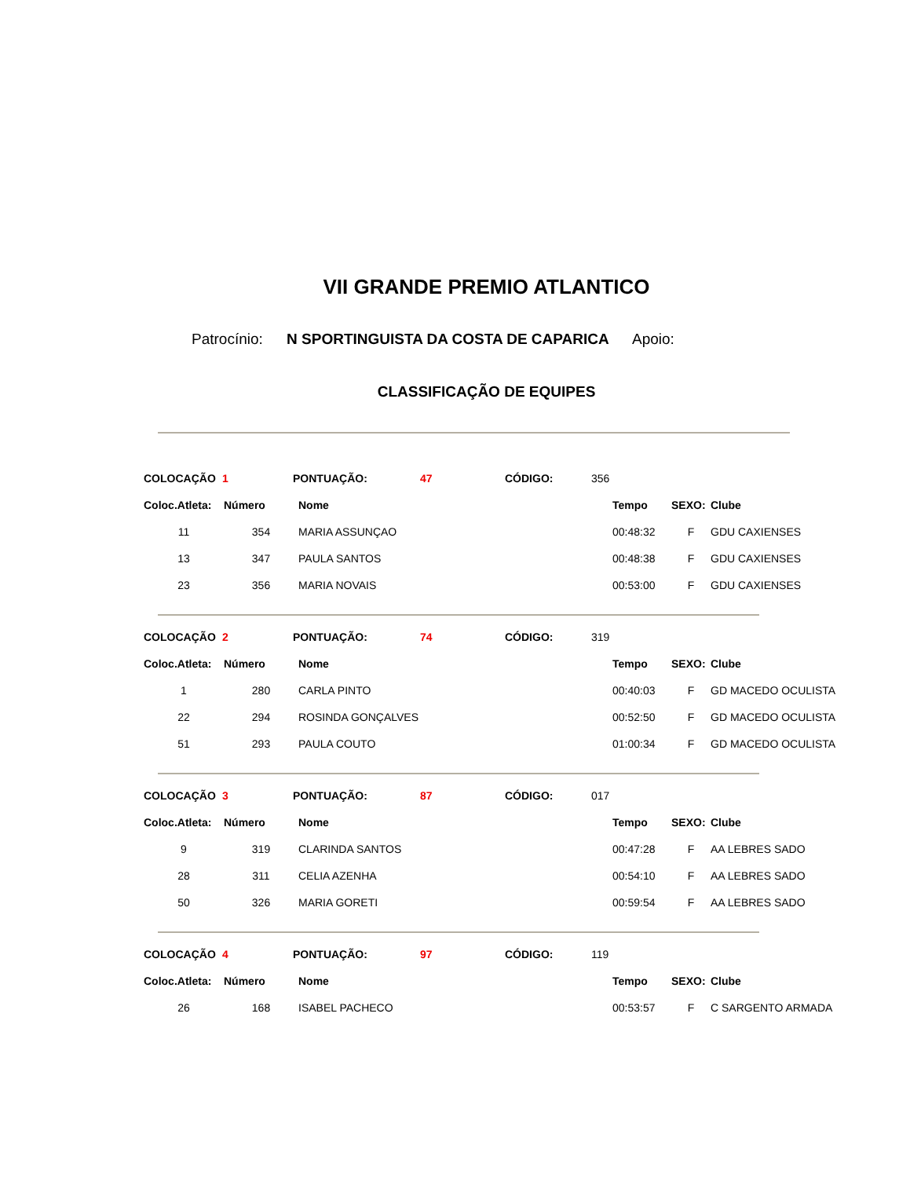VII GRANDE PREMIO ATLANTICO
Patrocínio: N SPORTINGUISTA DA COSTA DE CAPARICA Apoio:
CLASSIFICAÇÃO DE EQUIPES
| COLOCAÇÃO | 1 | PONTUAÇÃO: | 47 | CÓDIGO: | 356 |
| Coloc.Atleta: | Número | Nome | Tempo | SEXO: | Clube |
| --- | --- | --- | --- | --- | --- |
| 11 | 354 | MARIA ASSUNÇAO | 00:48:32 | F | GDU CAXIENSES |
| 13 | 347 | PAULA SANTOS | 00:48:38 | F | GDU CAXIENSES |
| 23 | 356 | MARIA NOVAIS | 00:53:00 | F | GDU CAXIENSES |
| COLOCAÇÃO | 2 | PONTUAÇÃO: | 74 | CÓDIGO: | 319 |
| Coloc.Atleta: | Número | Nome | Tempo | SEXO: | Clube |
| --- | --- | --- | --- | --- | --- |
| 1 | 280 | CARLA PINTO | 00:40:03 | F | GD MACEDO OCULISTA |
| 22 | 294 | ROSINDA GONÇALVES | 00:52:50 | F | GD MACEDO OCULISTA |
| 51 | 293 | PAULA COUTO | 01:00:34 | F | GD MACEDO OCULISTA |
| COLOCAÇÃO | 3 | PONTUAÇÃO: | 87 | CÓDIGO: | 017 |
| Coloc.Atleta: | Número | Nome | Tempo | SEXO: | Clube |
| --- | --- | --- | --- | --- | --- |
| 9 | 319 | CLARINDA SANTOS | 00:47:28 | F | AA LEBRES SADO |
| 28 | 311 | CELIA AZENHA | 00:54:10 | F | AA LEBRES SADO |
| 50 | 326 | MARIA GORETI | 00:59:54 | F | AA LEBRES SADO |
| COLOCAÇÃO | 4 | PONTUAÇÃO: | 97 | CÓDIGO: | 119 |
| Coloc.Atleta: | Número | Nome | Tempo | SEXO: | Clube |
| --- | --- | --- | --- | --- | --- |
| 26 | 168 | ISABEL PACHECO | 00:53:57 | F | C SARGENTO ARMADA |